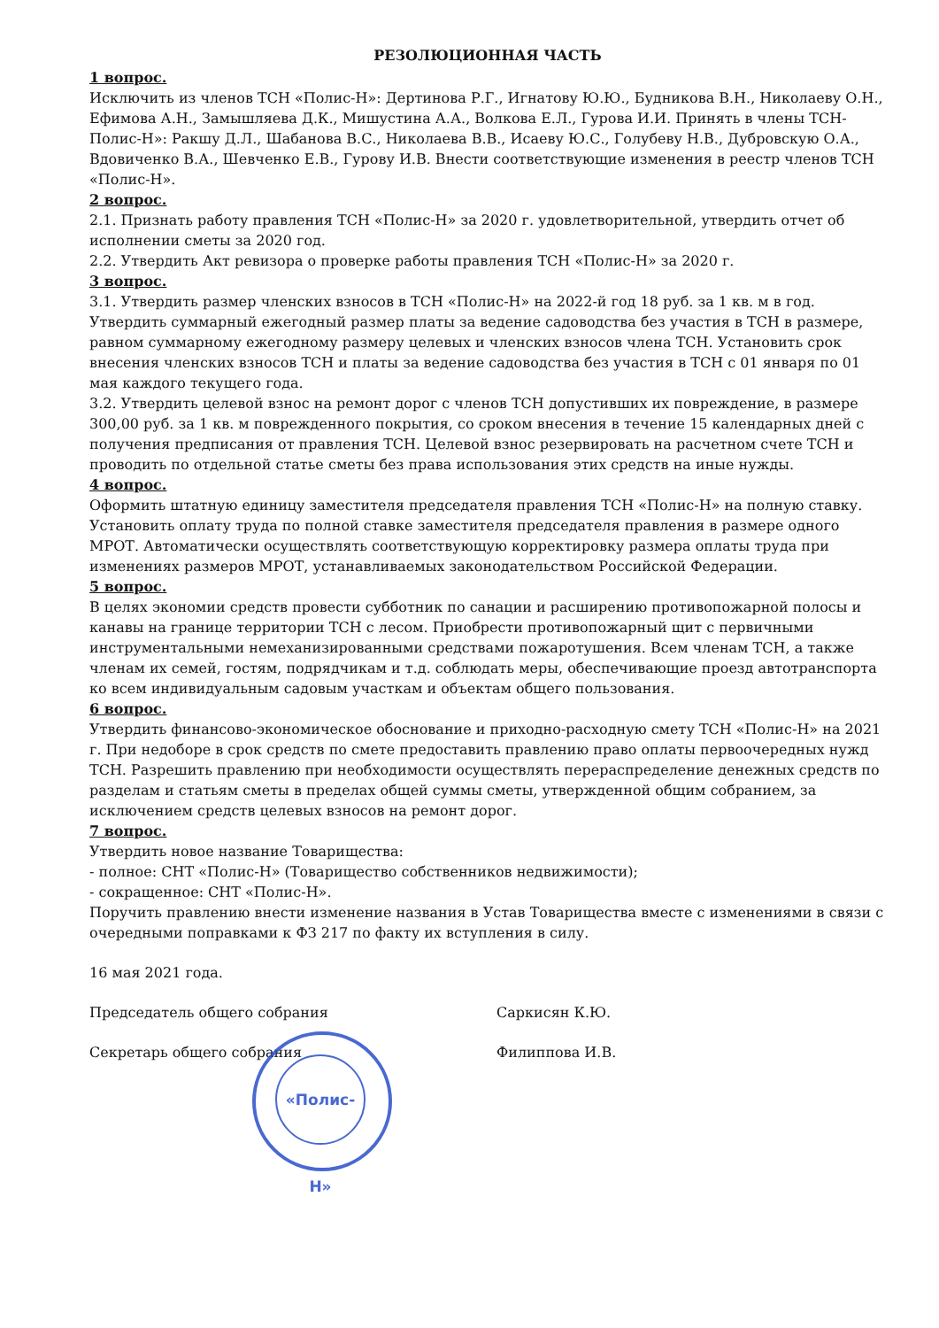РЕЗОЛЮЦИОННАЯ ЧАСТЬ
1 вопрос.
Исключить из членов ТСН «Полис-Н»: Дертинова Р.Г., Игнатову Ю.Ю., Будникова В.Н., Николаеву О.Н., Ефимова А.Н., Замышляева Д.К., Мишустина А.А., Волкова Е.Л., Гурова И.И. Принять в члены ТСН-Полис-Н»: Ракшу Д.Л., Шабанова В.С., Николаева В.В., Исаеву Ю.С., Голубеву Н.В., Дубровскую О.А., Вдовиченко В.А., Шевченко Е.В., Гурову И.В. Внести соответствующие изменения в реестр членов ТСН «Полис-Н».
2 вопрос.
2.1. Признать работу правления ТСН «Полис-Н» за 2020 г. удовлетворительной, утвердить отчет об исполнении сметы за 2020 год.
2.2. Утвердить Акт ревизора о проверке работы правления ТСН «Полис-Н» за 2020 г.
3 вопрос.
3.1. Утвердить размер членских взносов в ТСН «Полис-Н» на 2022-й год 18 руб. за 1 кв. м в год. Утвердить суммарный ежегодный размер платы за ведение садоводства без участия в ТСН в размере, равном суммарному ежегодному размеру целевых и членских взносов члена ТСН. Установить срок внесения членских взносов ТСН и платы за ведение садоводства без участия в ТСН с 01 января по 01 мая каждого текущего года.
3.2. Утвердить целевой взнос на ремонт дорог с членов ТСН допустивших их повреждение, в размере 300,00 руб. за 1 кв. м поврежденного покрытия, со сроком внесения в течение 15 календарных дней с получения предписания от правления ТСН. Целевой взнос резервировать на расчетном счете ТСН и проводить по отдельной статье сметы без права использования этих средств на иные нужды.
4 вопрос.
Оформить штатную единицу заместителя председателя правления ТСН «Полис-Н» на полную ставку. Установить оплату труда по полной ставке заместителя председателя правления в размере одного МРОТ. Автоматически осуществлять соответствующую корректировку размера оплаты труда при изменениях размеров МРОТ, устанавливаемых законодательством Российской Федерации.
5 вопрос.
В целях экономии средств провести субботник по санации и расширению противопожарной полосы и канавы на границе территории ТСН с лесом. Приобрести противопожарный щит с первичными инструментальными немеханизированными средствами пожаротушения. Всем членам ТСН, а также членам их семей, гостям, подрядчикам и т.д. соблюдать меры, обеспечивающие проезд автотранспорта ко всем индивидуальным садовым участкам и объектам общего пользования.
6 вопрос.
Утвердить финансово-экономическое обоснование и приходно-расходную смету ТСН «Полис-Н» на 2021 г. При недоборе в срок средств по смете предоставить правлению право оплаты первоочередных нужд ТСН. Разрешить правлению при необходимости осуществлять перераспределение денежных средств по разделам и статьям сметы в пределах общей суммы сметы, утвержденной общим собранием, за исключением средств целевых взносов на ремонт дорог.
7 вопрос.
Утвердить новое название Товарищества:
- полное: СНТ «Полис-Н» (Товарищество собственников недвижимости);
- сокращенное: СНТ «Полис-Н».
Поручить правлению внести изменение названия в Устав Товарищества вместе с изменениями в связи с очередными поправками к ФЗ 217 по факту их вступления в силу.
16 мая 2021 года.
Председатель общего собрания Саркисян К.Ю.
Секретарь общего собрания Филиппова И.В.
«Полис-Н»